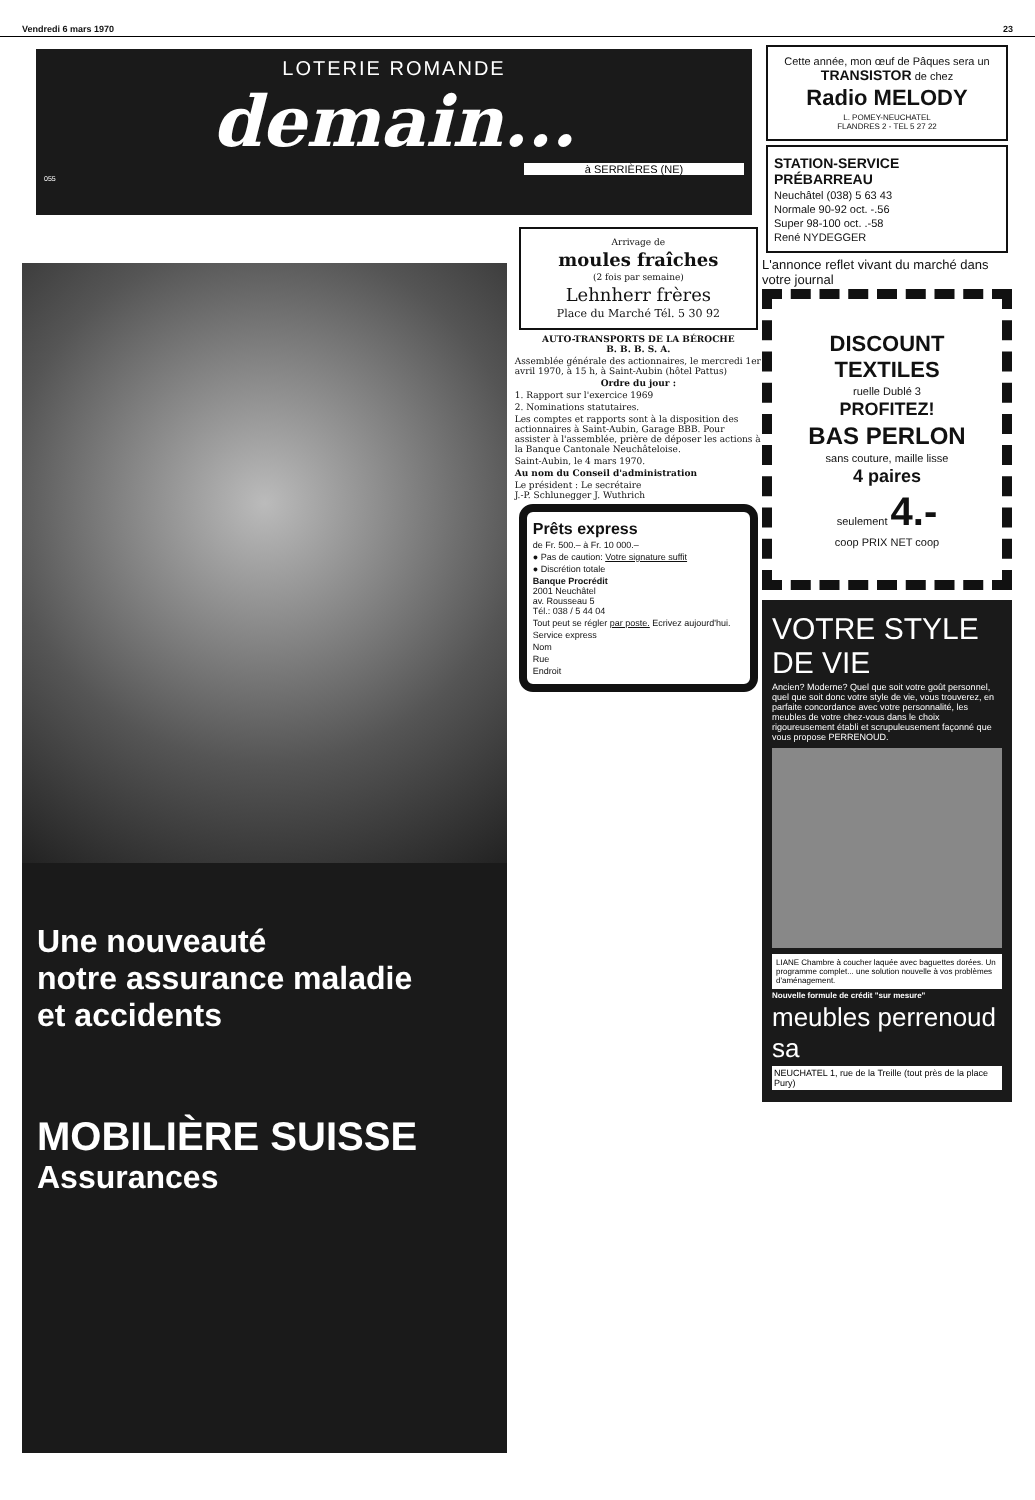Vendredi 6 mars 1970 23
LOTERIE ROMANDE
demain...
à SERRIÈRES (NE)
055
Une nouveauté
notre assurance maladie
et accidents
MOBILIÈRE SUISSE
Assurances
Arrivage de
moules fraîches
(2 fois par semaine)
Lehnherr frères
Place du Marché Tél. 5 30 92
AUTO-TRANSPORTS DE LA BÉROCHE
B. B. B. S. A.
Assemblée générale des actionnaires, le mercredi 1er avril 1970, à 15 h, à Saint-Aubin (hôtel Pattus)
Ordre du jour :
1. Rapport sur l'exercice 1969
2. Nominations statutaires.
Les comptes et rapports sont à la disposition des actionnaires à Saint-Aubin, Garage BBB. Pour assister à l'assemblée, prière de déposer les actions à la Banque Cantonale Neuchâteloise.
Saint-Aubin, le 4 mars 1970.
Au nom du Conseil d'administration
Le président : Le secrétaire
J.-P. Schlunegger J. Wuthrich
Prêts express
de Fr. 500.– à Fr. 10 000.–
● Pas de caution: Votre signature suffit
● Discrétion totale
Banque Procrédit
2001 Neuchâtel
av. Rousseau 5
Tél.: 038 / 5 44 04
Tout peut se régler par poste. Ecrivez aujourd'hui.
Service express
Nom
Rue
Endroit
Cette année, mon œuf de Pâques sera un TRANSISTOR de chez
Radio MELODY
L. POMEY-NEUCHATEL
FLANDRES 2 - TEL 5 27 22
STATION-SERVICE PRÉBARREAU
Neuchâtel (038) 5 63 43
Normale 90-92 oct. -.56
Super 98-100 oct. .-58
René NYDEGGER
L'annonce reflet vivant du marché dans votre journal
DISCOUNT TEXTILES
ruelle Dublé 3
PROFITEZ!
BAS PERLON
sans couture, maille lisse
4 paires
seulement 4.-
coop PRIX NET coop
VOTRE STYLE DE VIE
Ancien? Moderne? Quel que soit votre goût personnel, quel que soit donc votre style de vie, vous trouverez, en parfaite concordance avec votre personnalité, les meubles de votre chez-vous dans le choix rigoureusement établi et scrupuleusement façonné que vous propose PERRENOUD.
LIANE Chambre à coucher laquée avec baguettes dorées. Un programme complet... une solution nouvelle à vos problèmes d'aménagement.
Nouvelle formule de crédit "sur mesure"
meubles perrenoud sa
NEUCHATEL 1, rue de la Treille (tout près de la place Pury)